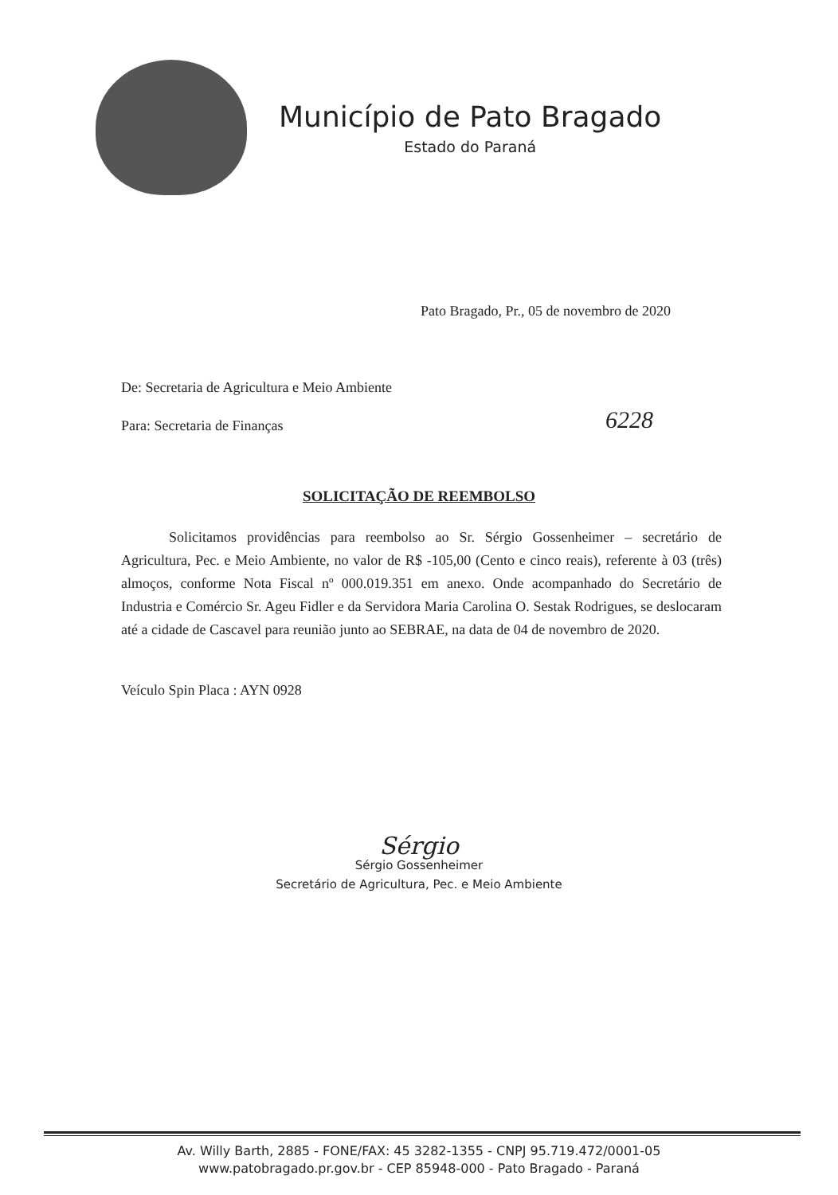Município de Pato Bragado
Estado do Paraná
Pato Bragado, Pr., 05 de novembro de 2020
De: Secretaria de Agricultura e Meio Ambiente
Para: Secretaria de Finanças 6228
SOLICITAÇÃO DE REEMBOLSO
Solicitamos providências para reembolso ao Sr. Sérgio Gossenheimer – secretário de Agricultura, Pec. e Meio Ambiente, no valor de R$ -105,00 (Cento e cinco reais), referente à 03 (três) almoços, conforme Nota Fiscal nº 000.019.351 em anexo. Onde acompanhado do Secretário de Industria e Comércio Sr. Ageu Fidler e da Servidora Maria Carolina O. Sestak Rodrigues, se deslocaram até a cidade de Cascavel para reunião junto ao SEBRAE, na data de 04 de novembro de 2020.
Veículo Spin Placa : AYN 0928
Sérgio
Sérgio Gossenheimer
Secretário de Agricultura, Pec. e Meio Ambiente
Av. Willy Barth, 2885 - FONE/FAX: 45 3282-1355 - CNPJ 95.719.472/0001-05
www.patobragado.pr.gov.br - CEP 85948-000 - Pato Bragado - Paraná